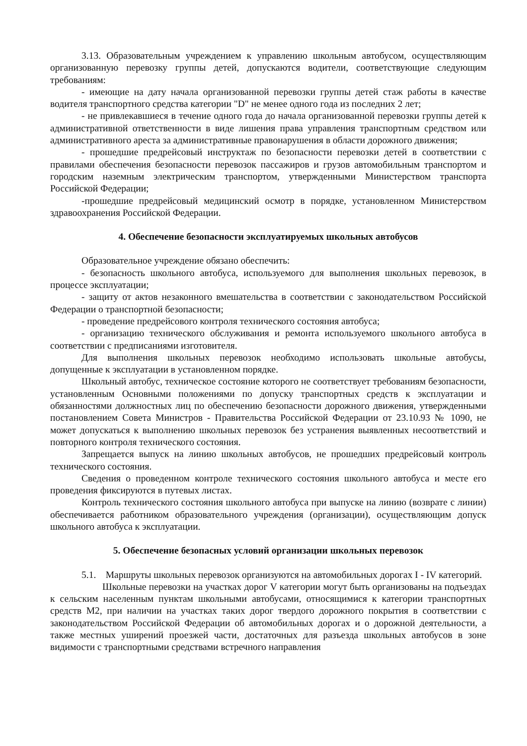3.13. Образовательным учреждением к управлению школьным автобусом, осуществляющим организованную перевозку группы детей, допускаются водители, соответствующие следующим требованиям:
- имеющие на дату начала организованной перевозки группы детей стаж работы в качестве водителя транспортного средства категории "D" не менее одного года из последних 2 лет;
- не привлекавшиеся в течение одного года до начала организованной перевозки группы детей к административной ответственности в виде лишения права управления транспортным средством или административного ареста за административные правонарушения в области дорожного движения;
- прошедшие предрейсовый инструктаж по безопасности перевозки детей в соответствии с правилами обеспечения безопасности перевозок пассажиров и грузов автомобильным транспортом и городским наземным электрическим транспортом, утвержденными Министерством транспорта Российской Федерации;
-прошедшие предрейсовый медицинский осмотр в порядке, установленном Министерством здравоохранения Российской Федерации.
4. Обеспечение безопасности эксплуатируемых школьных автобусов
Образовательное учреждение обязано обеспечить:
- безопасность школьного автобуса, используемого для выполнения школьных перевозок, в процессе эксплуатации;
- защиту от актов незаконного вмешательства в соответствии с законодательством Российской Федерации о транспортной безопасности;
- проведение предрейсового контроля технического состояния автобуса;
- организацию технического обслуживания и ремонта используемого школьного автобуса в соответствии с предписаниями изготовителя.
Для выполнения школьных перевозок необходимо использовать школьные автобусы, допущенные к эксплуатации в установленном порядке.
Школьный автобус, техническое состояние которого не соответствует требованиям безопасности, установленным Основными положениями по допуску транспортных средств к эксплуатации и обязанностями должностных лиц по обеспечению безопасности дорожного движения, утвержденными постановлением Совета Министров - Правительства Российской Федерации от 23.10.93 № 1090, не может допускаться к выполнению школьных перевозок без устранения выявленных несоответствий и повторного контроля технического состояния.
Запрещается выпуск на линию школьных автобусов, не прошедших предрейсовый контроль технического состояния.
Сведения о проведенном контроле технического состояния школьного автобуса и месте его проведения фиксируются в путевых листах.
Контроль технического состояния школьного автобуса при выпуске на линию (возврате с линии) обеспечивается работником образовательного учреждения (организации), осуществляющим допуск школьного автобуса к эксплуатации.
5. Обеспечение безопасных условий организации школьных перевозок
5.1. Маршруты школьных перевозок организуются на автомобильных дорогах I - IV категорий.
Школьные перевозки на участках дорог V категории могут быть организованы на подъездах к сельским населенным пунктам школьными автобусами, относящимися к категории транспортных средств М2, при наличии на участках таких дорог твердого дорожного покрытия в соответствии с законодательством Российской Федерации об автомобильных дорогах и о дорожной деятельности, а также местных уширений проезжей части, достаточных для разъезда школьных автобусов в зоне видимости с транспортными средствами встречного направления